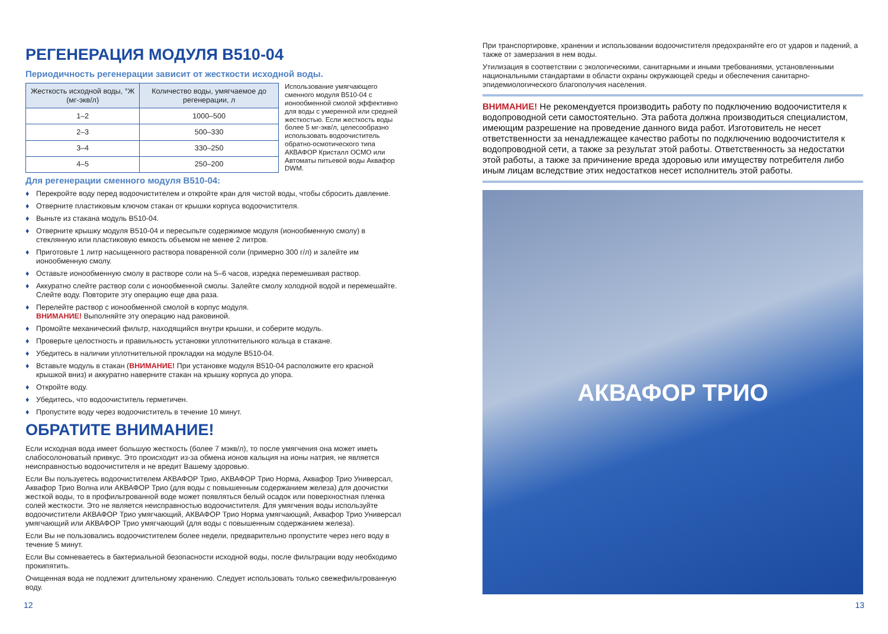РЕГЕНЕРАЦИЯ МОДУЛЯ B510-04
Периодичность регенерации зависит от жесткости исходной воды.
| Жесткость исходной воды, °Ж (мг-экв/л) | Количество воды, умягчаемое до регенерации, л |
| --- | --- |
| 1–2 | 1000–500 |
| 2–3 | 500–330 |
| 3–4 | 330–250 |
| 4–5 | 250–200 |
Использование умягчающего сменного модуля B510-04 с ионообменной смолой эффективно для воды с умеренной или средней жесткостью. Если жесткость воды более 5 мг-экв/л, целесообразно использовать водоочиститель обратно-осмотического типа АКВАФОР Кристалл ОСМО или Автоматы питьевой воды Аквафор DWM.
Для регенерации сменного модуля B510-04:
♦ Перекройте воду перед водоочистителем и откройте кран для чистой воды, чтобы сбросить давление.
♦ Отверните пластиковым ключом стакан от крышки корпуса водоочистителя.
♦ Выньте из стакана модуль B510-04.
♦ Отверните крышку модуля B510-04 и пересыпьте содержимое модуля (ионообменную смолу) в стеклянную или пластиковую емкость объемом не менее 2 литров.
♦ Приготовьте 1 литр насыщенного раствора поваренной соли (примерно 300 г/л) и залейте им ионообменную смолу.
♦ Оставьте ионообменную смолу в растворе соли на 5–6 часов, изредка перемешивая раствор.
♦ Аккуратно слейте раствор соли с ионообменной смолы. Залейте смолу холодной водой и перемешайте. Слейте воду. Повторите эту операцию еще два раза.
♦ Перелейте раствор с ионообменной смолой в корпус модуля.
ВНИМАНИЕ! Выполняйте эту операцию над раковиной.
♦ Промойте механический фильтр, находящийся внутри крышки, и соберите модуль.
♦ Проверьте целостность и правильность установки уплотнительного кольца в стакане.
♦ Убедитесь в наличии уплотнительной прокладки на модуле B510-04.
♦ Вставьте модуль в стакан (ВНИМАНИЕ! При установке модуля B510-04 расположите его красной крышкой вниз) и аккуратно наверните стакан на крышку корпуса до упора.
♦ Откройте воду.
♦ Убедитесь, что водоочиститель герметичен.
♦ Пропустите воду через водоочиститель в течение 10 минут.
ОБРАТИТЕ ВНИМАНИЕ!
Если исходная вода имеет большую жесткость (более 7 мэкв/л), то после умягчения она может иметь слабосолоноватый привкус. Это происходит из-за обмена ионов кальция на ионы натрия, не является неисправностью водоочистителя и не вредит Вашему здоровью.
Если Вы пользуетесь водоочистителем АКВАФОР Трио, АКВАФОР Трио Норма, Аквафор Трио Универсал, Аквафор Трио Волна или АКВАФОР Трио (для воды с повышенным содержанием железа) для доочистки жесткой воды, то в профильтрованной воде может появляться белый осадок или поверхностная пленка солей жесткости. Это не является неисправностью водоочистителя. Для умягчения воды используйте водоочистители АКВАФОР Трио умягчающий, АКВАФОР Трио Норма умягчающий, Аквафор Трио Универсал умягчающий или АКВАФОР Трио умягчающий (для воды с повышенным содержанием железа).
Если Вы не пользовались водоочистителем более недели, предварительно пропустите через него воду в течение 5 минут.
Если Вы сомневаетесь в бактериальной безопасности исходной воды, после фильтрации воду необходимо прокипятить.
Очищенная вода не подлежит длительному хранению. Следует использовать только свежефильтрованную воду.
При транспортировке, хранении и использовании водоочистителя предохраняйте его от ударов и падений, а также от замерзания в нем воды.
Утилизация в соответствии с экологическими, санитарными и иными требованиями, установленными национальными стандартами в области охраны окружающей среды и обеспечения санитарно-эпидемиологического благополучия населения.
ВНИМАНИЕ! Не рекомендуется производить работу по подключению водоочистителя к водопроводной сети самостоятельно. Эта работа должна производиться специалистом, имеющим разрешение на проведение данного вида работ. Изготовитель не несет ответственности за ненадлежащее качество работы по подключению водоочистителя к водопроводной сети, а также за результат этой работы. Ответственность за недостатки этой работы, а также за причинение вреда здоровью или имуществу потребителя либо иным лицам вследствие этих недостатков несет исполнитель этой работы.
АКВАФОР ТРИО
12 13